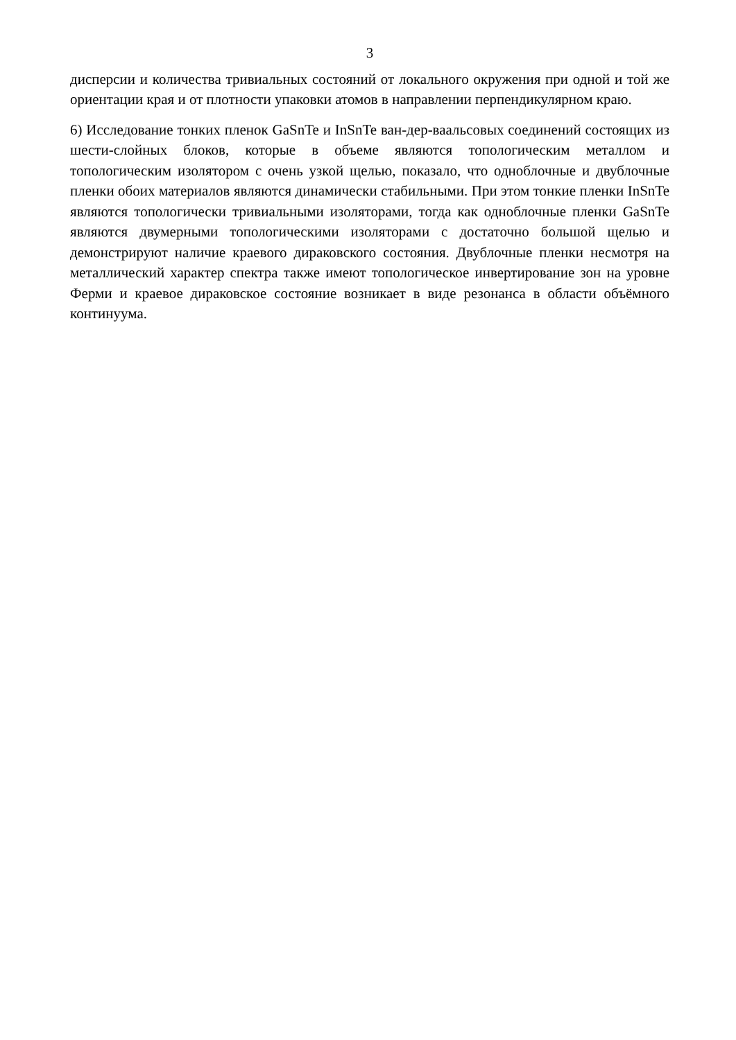3
дисперсии и количества тривиальных состояний от локального окружения при одной и той же ориентации края и от плотности упаковки атомов в направлении перпендикулярном краю.
6) Исследование тонких пленок GaSnTe и InSnTe ван-дер-ваальсовых соединений состоящих из шести-слойных блоков, которые в объеме являются топологическим металлом и топологическим изолятором с очень узкой щелью, показало, что одноблочные и двублочные пленки обоих материалов являются динамически стабильными. При этом тонкие пленки InSnTe являются топологически тривиальными изоляторами, тогда как одноблочные пленки GaSnTe являются двумерными топологическими изоляторами с достаточно большой щелью и демонстрируют наличие краевого дираковского состояния. Двублочные пленки несмотря на металлический характер спектра также имеют топологическое инвертирование зон на уровне Ферми и краевое дираковское состояние возникает в виде резонанса в области объёмного континуума.